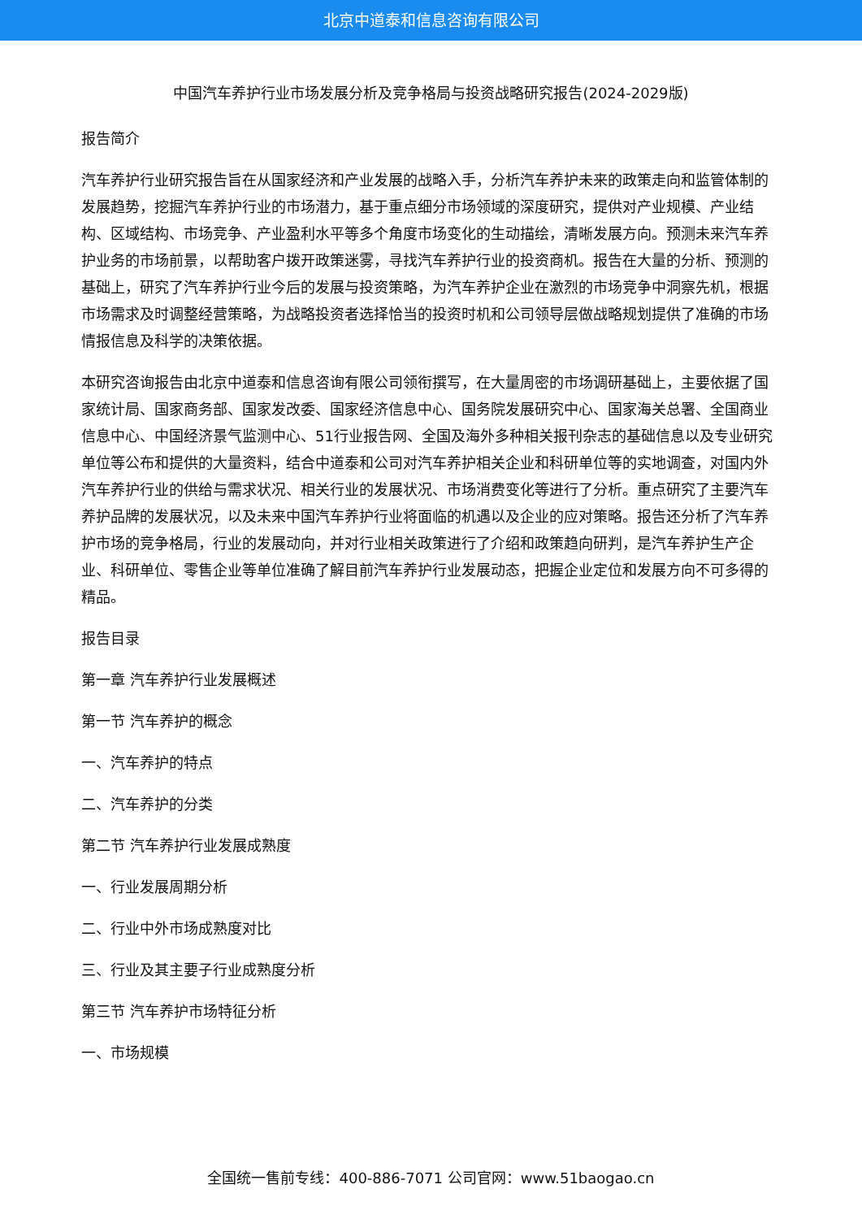北京中道泰和信息咨询有限公司
中国汽车养护行业市场发展分析及竞争格局与投资战略研究报告(2024-2029版)
报告简介
汽车养护行业研究报告旨在从国家经济和产业发展的战略入手，分析汽车养护未来的政策走向和监管体制的发展趋势，挖掘汽车养护行业的市场潜力，基于重点细分市场领域的深度研究，提供对产业规模、产业结构、区域结构、市场竞争、产业盈利水平等多个角度市场变化的生动描绘，清晰发展方向。预测未来汽车养护业务的市场前景，以帮助客户拨开政策迷雾，寻找汽车养护行业的投资商机。报告在大量的分析、预测的基础上，研究了汽车养护行业今后的发展与投资策略，为汽车养护企业在激烈的市场竞争中洞察先机，根据市场需求及时调整经营策略，为战略投资者选择恰当的投资时机和公司领导层做战略规划提供了准确的市场情报信息及科学的决策依据。
本研究咨询报告由北京中道泰和信息咨询有限公司领衔撰写，在大量周密的市场调研基础上，主要依据了国家统计局、国家商务部、国家发改委、国家经济信息中心、国务院发展研究中心、国家海关总署、全国商业信息中心、中国经济景气监测中心、51行业报告网、全国及海外多种相关报刊杂志的基础信息以及专业研究单位等公布和提供的大量资料，结合中道泰和公司对汽车养护相关企业和科研单位等的实地调查，对国内外汽车养护行业的供给与需求状况、相关行业的发展状况、市场消费变化等进行了分析。重点研究了主要汽车养护品牌的发展状况，以及未来中国汽车养护行业将面临的机遇以及企业的应对策略。报告还分析了汽车养护市场的竞争格局，行业的发展动向，并对行业相关政策进行了介绍和政策趋向研判，是汽车养护生产企业、科研单位、零售企业等单位准确了解目前汽车养护行业发展动态，把握企业定位和发展方向不可多得的精品。
报告目录
第一章 汽车养护行业发展概述
第一节 汽车养护的概念
一、汽车养护的特点
二、汽车养护的分类
第二节 汽车养护行业发展成熟度
一、行业发展周期分析
二、行业中外市场成熟度对比
三、行业及其主要子行业成熟度分析
第三节 汽车养护市场特征分析
一、市场规模
全国统一售前专线：400-886-7071 公司官网：www.51baogao.cn